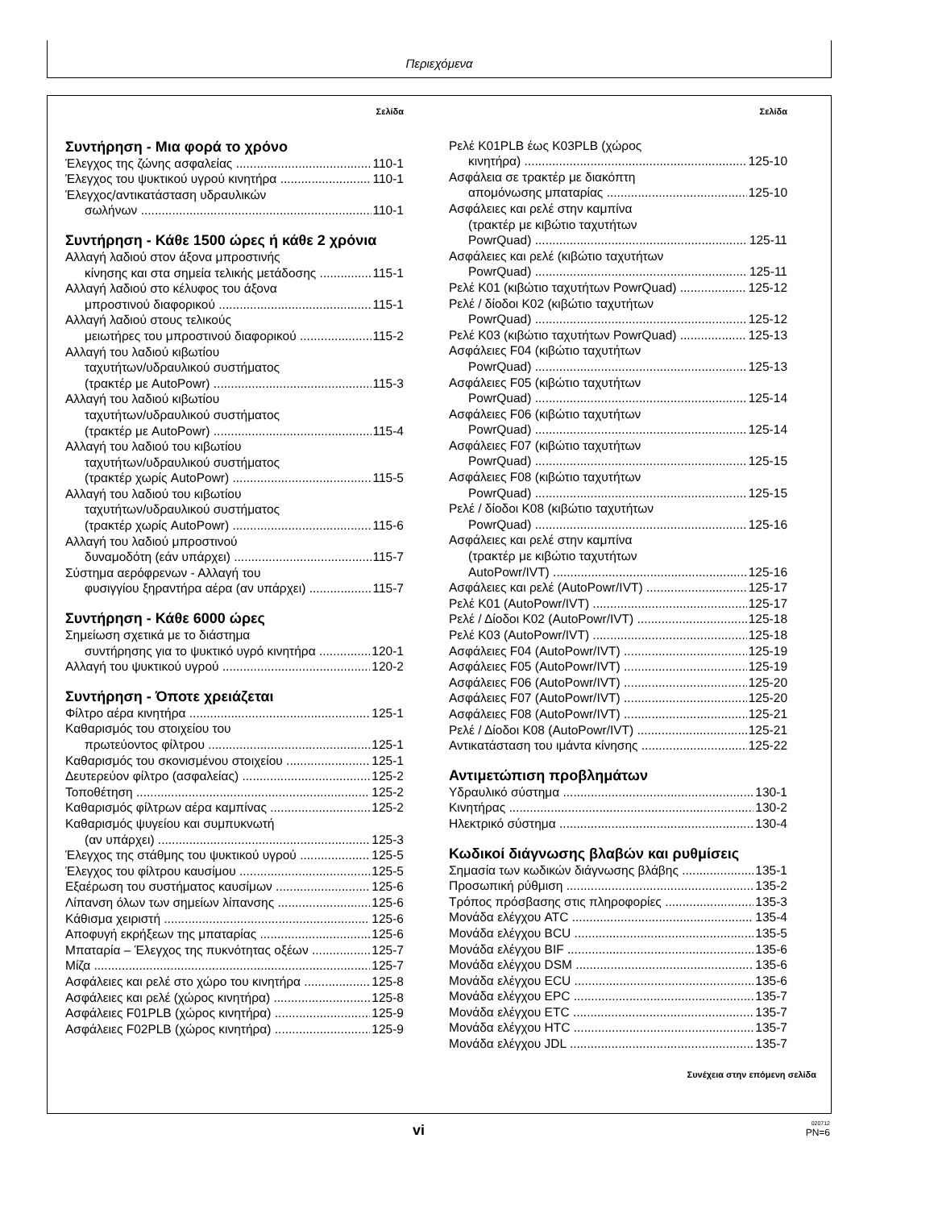Περιεχόμενα
Σελίδα
Συντήρηση - Μια φορά το χρόνο
Έλεγχος της ζώνης ασφαλείας 110-1
Έλεγχος του ψυκτικού υγρού κινητήρα 110-1
Έλεγχος/αντικατάσταση υδραυλικών
σωλήνων 110-1
Συντήρηση - Κάθε 1500 ώρες ή κάθε 2 χρόνια
Αλλαγή λαδιού στον άξονα μπροστινής
κίνησης και στα σημεία τελικής μετάδοσης 115-1
Αλλαγή λαδιού στο κέλυφος του άξονα
μπροστινού διαφορικού 115-1
Αλλαγή λαδιού στους τελικούς
μειωτήρες του μπροστινού διαφορικού 115-2
Αλλαγή του λαδιού κιβωτίου
ταχυτήτων/υδραυλικού συστήματος
(τρακτέρ με AutoPowr) 115-3
Αλλαγή του λαδιού κιβωτίου
ταχυτήτων/υδραυλικού συστήματος
(τρακτέρ με AutoPowr) 115-4
Αλλαγή του λαδιού του κιβωτίου
ταχυτήτων/υδραυλικού συστήματος
(τρακτέρ χωρίς AutoPowr) 115-5
Αλλαγή του λαδιού του κιβωτίου
ταχυτήτων/υδραυλικού συστήματος
(τρακτέρ χωρίς AutoPowr) 115-6
Αλλαγή του λαδιού μπροστινού
δυναμοδότη (εάν υπάρχει) 115-7
Σύστημα αερόφρενων - Αλλαγή του
φυσιγγίου ξηραντήρα αέρα (αν υπάρχει) 115-7
Συντήρηση - Κάθε 6000 ώρες
Σημείωση σχετικά με το διάστημα
συντήρησης για το ψυκτικό υγρό κινητήρα 120-1
Αλλαγή του ψυκτικού υγρού 120-2
Συντήρηση - Όποτε χρειάζεται
Φίλτρο αέρα κινητήρα 125-1
Καθαρισμός του στοιχείου του
πρωτεύοντος φίλτρου 125-1
Καθαρισμός του σκονισμένου στοιχείου 125-1
Δευτερεύον φίλτρο (ασφαλείας) 125-2
Τοποθέτηση 125-2
Καθαρισμός φίλτρων αέρα καμπίνας 125-2
Καθαρισμός ψυγείου και συμπυκνωτή
(αν υπάρχει) 125-3
Έλεγχος της στάθμης του ψυκτικού υγρού 125-5
Έλεγχος του φίλτρου καυσίμου 125-5
Εξαέρωση του συστήματος καυσίμων 125-6
Λίπανση όλων των σημείων λίπανσης 125-6
Κάθισμα χειριστή 125-6
Αποφυγή εκρήξεων της μπαταρίας 125-6
Μπαταρία – Έλεγχος της πυκνότητας οξέων 125-7
Μίζα 125-7
Ασφάλειες και ρελέ στο χώρο του κινητήρα 125-8
Ασφάλειες και ρελέ (χώρος κινητήρα) 125-8
Ασφάλειες F01PLB (χώρος κινητήρα) 125-9
Ασφάλειες F02PLB (χώρος κινητήρα) 125-9
Σελίδα
Ρελέ K01PLB έως K03PLB (χώρος
κινητήρα) 125-10
Ασφάλεια σε τρακτέρ με διακόπτη
απομόνωσης μπαταρίας 125-10
Ασφάλειες και ρελέ στην καμπίνα
(τρακτέρ με κιβώτιο ταχυτήτων
PowrQuad) 125-11
Ασφάλειες και ρελέ (κιβώτιο ταχυτήτων
PowrQuad) 125-11
Ρελέ K01 (κιβώτιο ταχυτήτων PowrQuad) 125-12
Ρελέ / δίοδοι K02 (κιβώτιο ταχυτήτων
PowrQuad) 125-12
Ρελέ K03 (κιβώτιο ταχυτήτων PowrQuad) 125-13
Ασφάλειες F04 (κιβώτιο ταχυτήτων
PowrQuad) 125-13
Ασφάλειες F05 (κιβώτιο ταχυτήτων
PowrQuad) 125-14
Ασφάλειες F06 (κιβώτιο ταχυτήτων
PowrQuad) 125-14
Ασφάλειες F07 (κιβώτιο ταχυτήτων
PowrQuad) 125-15
Ασφάλειες F08 (κιβώτιο ταχυτήτων
PowrQuad) 125-15
Ρελέ / δίοδοι K08 (κιβώτιο ταχυτήτων
PowrQuad) 125-16
Ασφάλειες και ρελέ στην καμπίνα
(τρακτέρ με κιβώτιο ταχυτήτων
AutoPowr/IVT) 125-16
Ασφάλειες και ρελέ (AutoPowr/IVT) 125-17
Ρελέ K01 (AutoPowr/IVT) 125-17
Ρελέ / Δίοδοι K02 (AutoPowr/IVT) 125-18
Ρελέ K03 (AutoPowr/IVT) 125-18
Ασφάλειες F04 (AutoPowr/IVT) 125-19
Ασφάλειες F05 (AutoPowr/IVT) 125-19
Ασφάλειες F06 (AutoPowr/IVT) 125-20
Ασφάλειες F07 (AutoPowr/IVT) 125-20
Ασφάλειες F08 (AutoPowr/IVT) 125-21
Ρελέ / Δίοδοι K08 (AutoPowr/IVT) 125-21
Αντικατάσταση του ιμάντα κίνησης 125-22
Αντιμετώπιση προβλημάτων
Υδραυλικό σύστημα 130-1
Κινητήρας 130-2
Ηλεκτρικό σύστημα 130-4
Κωδικοί διάγνωσης βλαβών και ρυθμίσεις
Σημασία των κωδικών διάγνωσης βλάβης 135-1
Προσωπική ρύθμιση 135-2
Τρόπος πρόσβασης στις πληροφορίες 135-3
Μονάδα ελέγχου ATC 135-4
Μονάδα ελέγχου BCU 135-5
Μονάδα ελέγχου BIF 135-6
Μονάδα ελέγχου DSM 135-6
Μονάδα ελέγχου ECU 135-6
Μονάδα ελέγχου EPC 135-7
Μονάδα ελέγχου ETC 135-7
Μονάδα ελέγχου HTC 135-7
Μονάδα ελέγχου JDL 135-7
Συνέχεια στην επόμενη σελίδα
vi
020712
PN=6